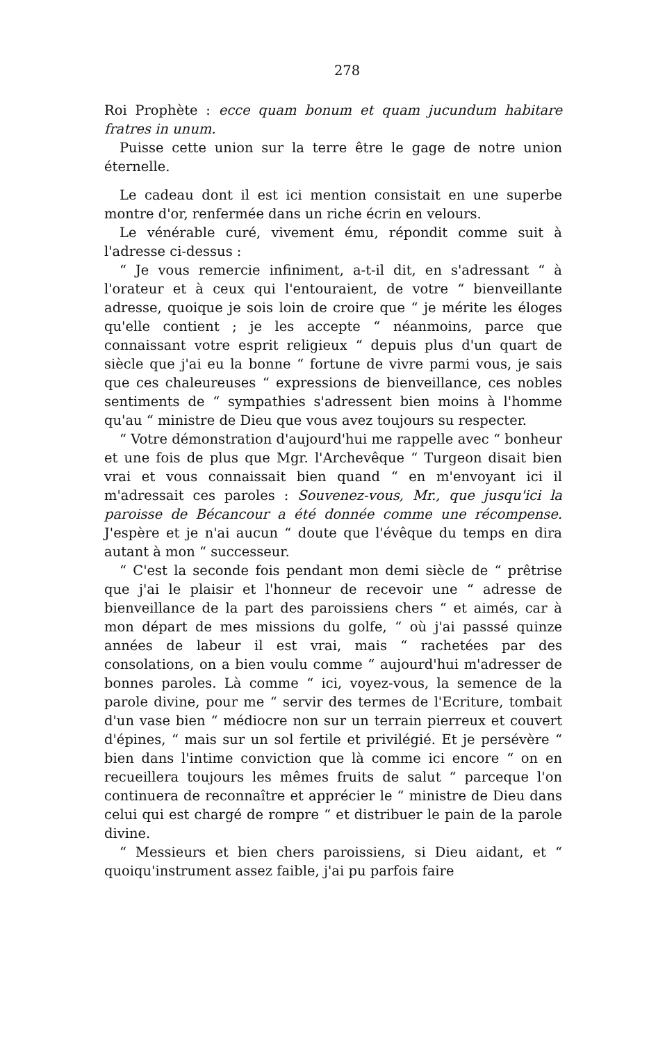278
Roi Prophète : ecce quam bonum et quam jucundum habitare fratres in unum.
Puisse cette union sur la terre être le gage de notre union éternelle.
Le cadeau dont il est ici mention consistait en une superbe montre d'or, renfermée dans un riche écrin en velours.
Le vénérable curé, vivement ému, répondit comme suit à l'adresse ci-dessus :
“ Je vous remercie infiniment, a-t-il dit, en s'adressant “ à l'orateur et à ceux qui l'entouraient, de votre “ bienveillante adresse, quoique je sois loin de croire que “ je mérite les éloges qu'elle contient ; je les accepte “ néanmoins, parce que connaissant votre esprit religieux “ depuis plus d'un quart de siècle que j'ai eu la bonne “ fortune de vivre parmi vous, je sais que ces chaleureuses “ expressions de bienveillance, ces nobles sentiments de “ sympathies s'adressent bien moins à l'homme qu'au “ ministre de Dieu que vous avez toujours su respecter.
“ Votre démonstration d'aujourd'hui me rappelle avec “ bonheur et une fois de plus que Mgr. l'Archevêque “ Turgeon disait bien vrai et vous connaissait bien quand “ en m'envoyant ici il m'adressait ces paroles : Souvenez-vous, Mr., que jusqu'ici la paroisse de Bécancour a été donnée comme une récompense. J'espère et je n'ai aucun “ doute que l'évêque du temps en dira autant à mon “ successeur.
“ C'est la seconde fois pendant mon demi siècle de “ prêtrise que j'ai le plaisir et l'honneur de recevoir une “ adresse de bienveillance de la part des paroissiens chers “ et aimés, car à mon départ de mes missions du golfe, “ où j'ai passsé quinze années de labeur il est vrai, mais “ rachetées par des consolations, on a bien voulu comme “ aujourd'hui m'adresser de bonnes paroles. Là comme “ ici, voyez-vous, la semence de la parole divine, pour me “ servir des termes de l'Ecriture, tombait d'un vase bien “ médiocre non sur un terrain pierreux et couvert d'épines, “ mais sur un sol fertile et privilégié. Et je persévère “ bien dans l'intime conviction que là comme ici encore “ on en recueillera toujours les mêmes fruits de salut “ parceque l'on continuera de reconnaître et apprécier le “ ministre de Dieu dans celui qui est chargé de rompre “ et distribuer le pain de la parole divine.
“ Messieurs et bien chers paroissiens, si Dieu aidant, et “ quoiqu'instrument assez faible, j'ai pu parfois faire